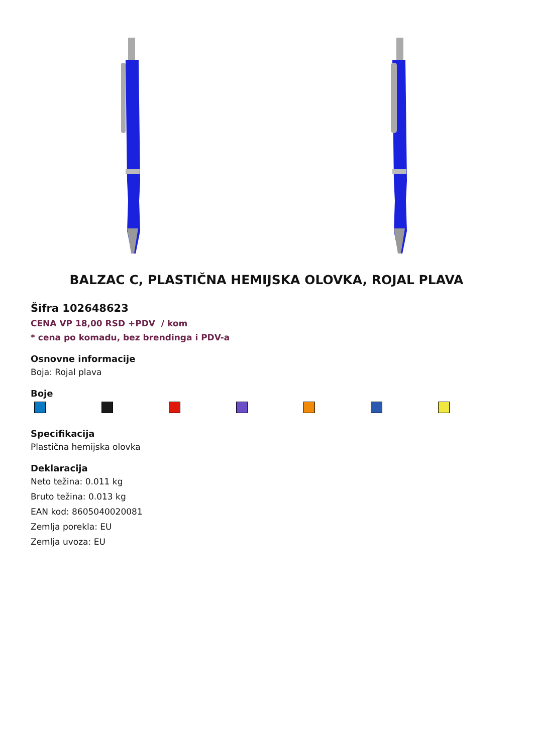BALZAC C, PLASTIČNA HEMIJSKA OLOVKA, ROJAL PLAVA
Šifra 102648623
CENA VP 18,00 RSD +PDV / kom
* cena po komadu, bez brendinga i PDV-a
Osnovne informacije
Boja: Rojal plava
Boje
Specifikacija
Plastična hemijska olovka
Deklaracija
Neto težina: 0.011 kg
Bruto težina: 0.013 kg
EAN kod: 8605040020081
Zemlja porekla: EU
Zemlja uvoza: EU